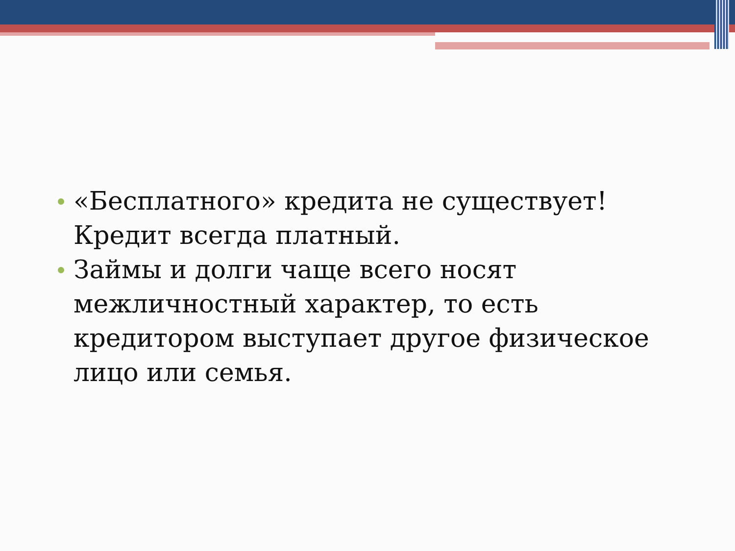«Бесплатного» кредита не существует! Кредит всегда платный.
Займы и долги чаще всего носят межличностный характер, то есть кредитором выступает другое физическое лицо или семья.